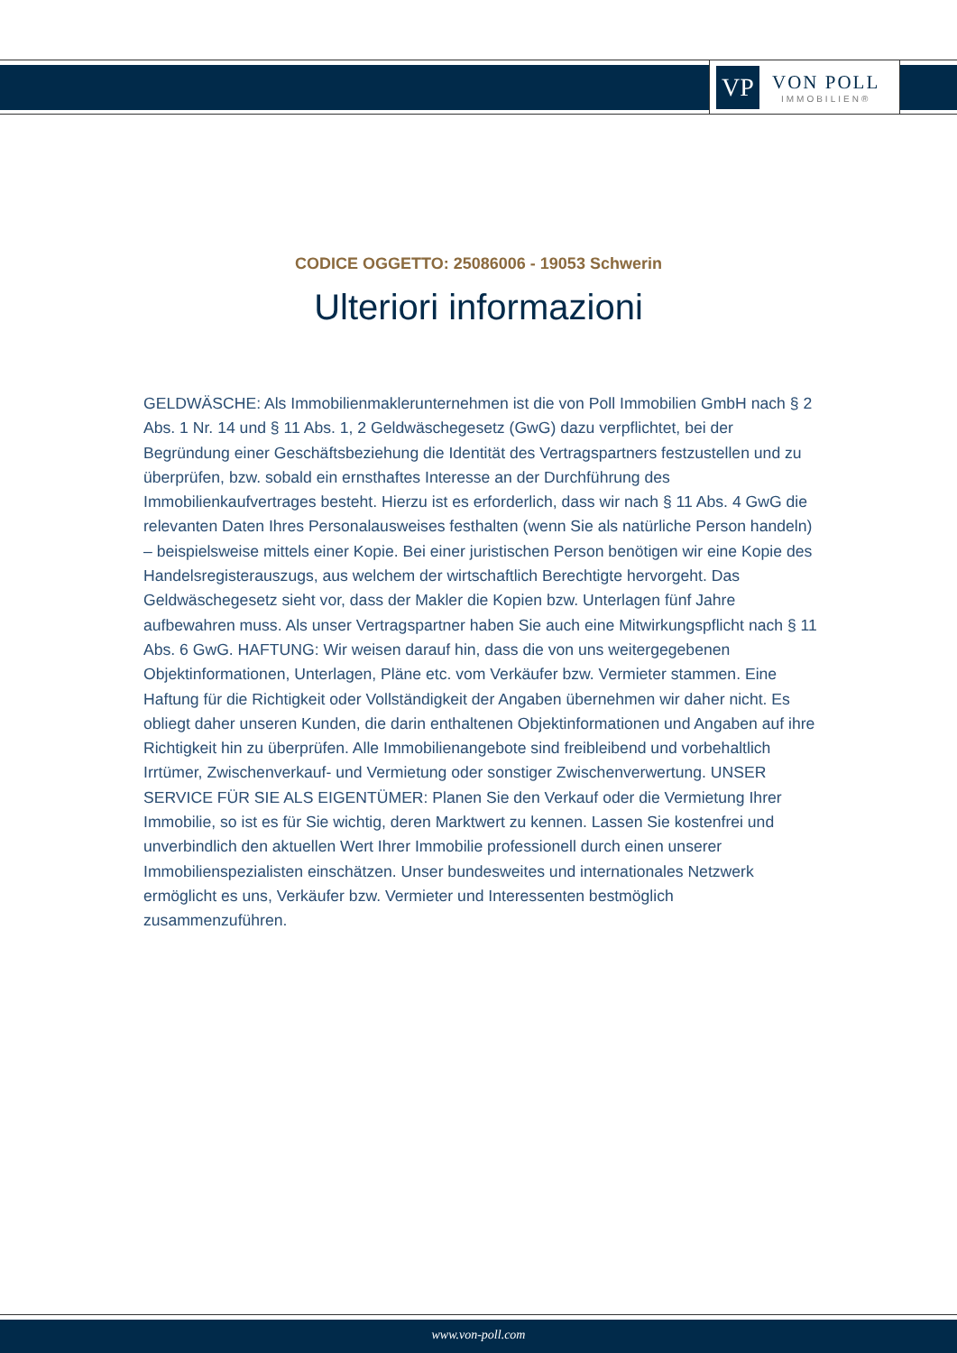VP
VON POLL
IMMOBILIEN®
CODICE OGGETTO: 25086006 - 19053 Schwerin
Ulteriori informazioni
GELDWÄSCHE: Als Immobilienmaklerunternehmen ist die von Poll Immobilien GmbH nach § 2 Abs. 1 Nr. 14 und § 11 Abs. 1, 2 Geldwäschegesetz (GwG) dazu verpflichtet, bei der Begründung einer Geschäftsbeziehung die Identität des Vertragspartners festzustellen und zu überprüfen, bzw. sobald ein ernsthaftes Interesse an der Durchführung des Immobilienkaufvertrages besteht. Hierzu ist es erforderlich, dass wir nach § 11 Abs. 4 GwG die relevanten Daten Ihres Personalausweises festhalten (wenn Sie als natürliche Person handeln) – beispielsweise mittels einer Kopie. Bei einer juristischen Person benötigen wir eine Kopie des Handelsregisterauszugs, aus welchem der wirtschaftlich Berechtigte hervorgeht. Das Geldwäschegesetz sieht vor, dass der Makler die Kopien bzw. Unterlagen fünf Jahre aufbewahren muss. Als unser Vertragspartner haben Sie auch eine Mitwirkungspflicht nach § 11 Abs. 6 GwG. HAFTUNG: Wir weisen darauf hin, dass die von uns weitergegebenen Objektinformationen, Unterlagen, Pläne etc. vom Verkäufer bzw. Vermieter stammen. Eine Haftung für die Richtigkeit oder Vollständigkeit der Angaben übernehmen wir daher nicht. Es obliegt daher unseren Kunden, die darin enthaltenen Objektinformationen und Angaben auf ihre Richtigkeit hin zu überprüfen. Alle Immobilienangebote sind freibleibend und vorbehaltlich Irrtümer, Zwischenverkauf- und Vermietung oder sonstiger Zwischenverwertung. UNSER SERVICE FÜR SIE ALS EIGENTÜMER: Planen Sie den Verkauf oder die Vermietung Ihrer Immobilie, so ist es für Sie wichtig, deren Marktwert zu kennen. Lassen Sie kostenfrei und unverbindlich den aktuellen Wert Ihrer Immobilie professionell durch einen unserer Immobilienspezialisten einschätzen. Unser bundesweites und internationales Netzwerk ermöglicht es uns, Verkäufer bzw. Vermieter und Interessenten bestmöglich zusammenzuführen.
www.von-poll.com